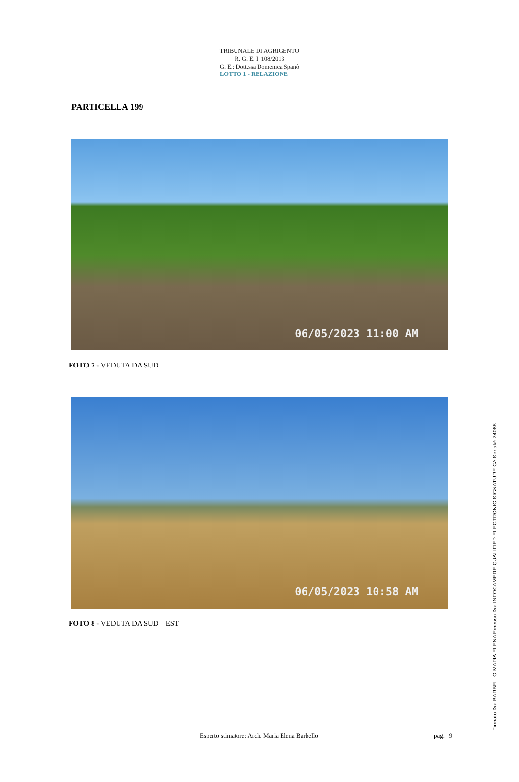TRIBUNALE DI AGRIGENTO
R. G. E. I. 108/2013
G. E.: Dott.ssa Domenica Spanò
LOTTO 1 - RELAZIONE
PARTICELLA 199
06/05/2023 11:00 AM
FOTO 7 - VEDUTA DA SUD
06/05/2023 10:58 AM
FOTO 8 - VEDUTA DA SUD – EST
Esperto stimatore: Arch. Maria Elena Barbello pag. 9 Firmato Da: BARBELLO MARIA ELENA Emesso Da: INFOCAMERE QUALIFIED ELECTRONIC SIGNATURE CA Serial#: 74068